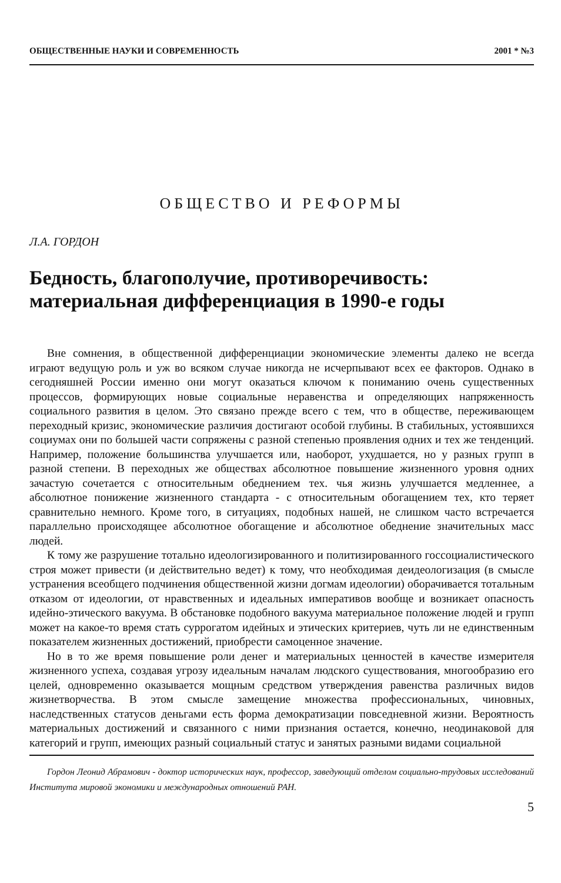ОБЩЕСТВЕННЫЕ НАУКИ И СОВРЕМЕННОСТЬ 2001 * №3
ОБЩЕСТВО И РЕФОРМЫ
Л.А. ГОРДОН
Бедность, благополучие, противоречивость: материальная дифференциация в 1990-е годы
Вне сомнения, в общественной дифференциации экономические элементы далеко не всегда играют ведущую роль и уж во всяком случае никогда не исчерпывают всех ее факторов. Однако в сегодняшней России именно они могут оказаться ключом к пониманию очень существенных процессов, формирующих новые социальные неравенства и определяющих напряженность социального развития в целом. Это связано прежде всего с тем, что в обществе, переживающем переходный кризис, экономические различия достигают особой глубины. В стабильных, устоявшихся социумах они по большей части сопряжены с разной степенью проявления одних и тех же тенденций. Например, положение большинства улучшается или, наоборот, ухудшается, но у разных групп в разной степени. В переходных же обществах абсолютное повышение жизненного уровня одних зачастую сочетается с относительным обеднением тех. чья жизнь улучшается медленнее, а абсолютное понижение жизненного стандарта - с относительным обогащением тех, кто теряет сравнительно немного. Кроме того, в ситуациях, подобных нашей, не слишком часто встречается параллельно происходящее абсолютное обогащение и абсолютное обеднение значительных масс людей.
К тому же разрушение тотально идеологизированного и политизированного госсоциалистического строя может привести (и действительно ведет) к тому, что необходимая деидеологизация (в смысле устранения всеобщего подчинения общественной жизни догмам идеологии) оборачивается тотальным отказом от идеологии, от нравственных и идеальных императивов вообще и возникает опасность идейно-этического вакуума. В обстановке подобного вакуума материальное положение людей и групп может на какое-то время стать суррогатом идейных и этических критериев, чуть ли не единственным показателем жизненных достижений, приобрести самоценное значение.
Но в то же время повышение роли денег и материальных ценностей в качестве измерителя жизненного успеха, создавая угрозу идеальным началам людского существования, многообразию его целей, одновременно оказывается мощным средством утверждения равенства различных видов жизнетворчества. В этом смысле замещение множества профессиональных, чиновных, наследственных статусов деньгами есть форма демократизации повседневной жизни. Вероятность материальных достижений и связанного с ними признания остается, конечно, неодинаковой для категорий и групп, имеющих разный социальный статус и занятых разными видами социальной
Гордон Леонид Абрамович - доктор исторических наук, профессор, заведующий отделом социально-трудовых исследований Института мировой экономики и международных отношений РАН.
5